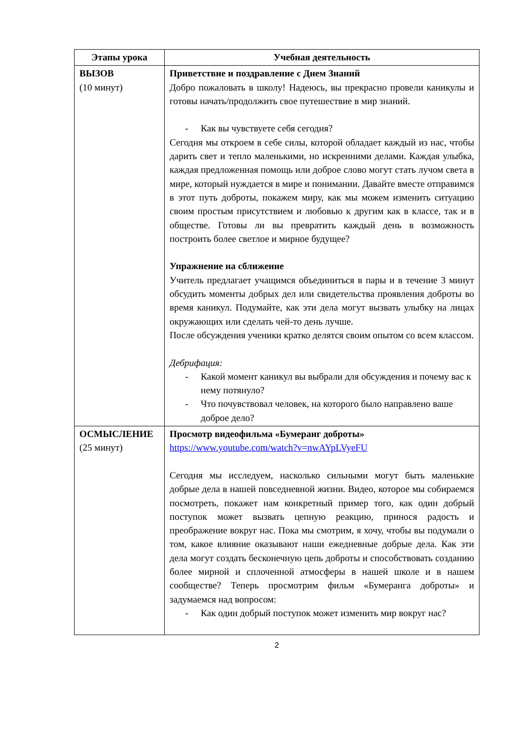| Этапы урока | Учебная деятельность |
| --- | --- |
| ВЫЗОВ (10 минут) | Приветствие и поздравление с Днем Знаний Добро пожаловать в школу! Надеюсь, вы прекрасно провели каникулы и готовы начать/продолжить свое путешествие в мир знаний. - Как вы чувствуете себя сегодня? Сегодня мы откроем в себе силы, которой обладает каждый из нас, чтобы дарить свет и тепло маленькими, но искренними делами. Каждая улыбка, каждая предложенная помощь или доброе слово могут стать лучом света в мире, который нуждается в мире и понимании. Давайте вместе отправимся в этот путь доброты, покажем миру, как мы можем изменить ситуацию своим простым присутствием и любовью к другим как в классе, так и в обществе. Готовы ли вы превратить каждый день в возможность построить более светлое и мирное будущее? Упражнение на сближение Учитель предлагает учащимся объединиться в пары и в течение 3 минут обсудить моменты добрых дел или свидетельства проявления доброты во время каникул. Подумайте, как эти дела могут вызвать улыбку на лицах окружающих или сделать чей-то день лучше. После обсуждения ученики кратко делятся своим опытом со всем классом. Дебрифация: - Какой момент каникул вы выбрали для обсуждения и почему вас к нему потянуло? - Что почувствовал человек, на которого было направлено ваше доброе дело? |
| ОСМЫСЛЕНИЕ (25 минут) | Просмотр видеофильма «Бумеранг доброты» https://www.youtube.com/watch?v=nwAYpLVyeFU Сегодня мы исследуем, насколько сильными могут быть маленькие добрые дела в нашей повседневной жизни. Видео, которое мы собираемся посмотреть, покажет нам конкретный пример того, как один добрый поступок может вызвать цепную реакцию, принося радость и преображение вокруг нас. Пока мы смотрим, я хочу, чтобы вы подумали о том, какое влияние оказывают наши ежедневные добрые дела. Как эти дела могут создать бесконечную цепь доброты и способствовать созданию более мирной и сплоченной атмосферы в нашей школе и в нашем сообществе? Теперь просмотрим фильм «Бумеранга доброты» и задумаемся над вопросом: - Как один добрый поступок может изменить мир вокруг нас? |
2